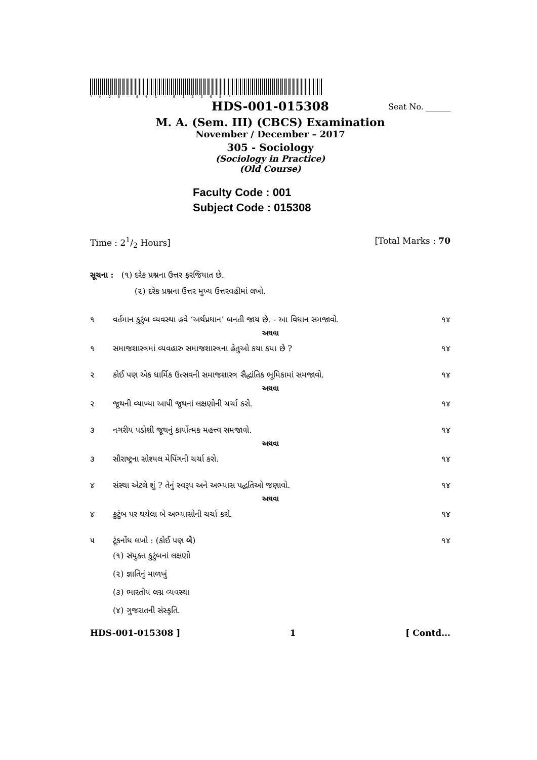*HDS-001-015308*
HDS-001-015308 Seat No. ______
M. A. (Sem. III) (CBCS) Examination
November / December – 2017
305 - Sociology
(Sociology in Practice)
(Old Course)
Faculty Code : 001
Subject Code : 015308
Time : 21/2 Hours] [Total Marks : 70
સૂચના : (૧) દરેક પ્રશ્નના ઉત્તર ફરજિયાત છે.
(૨) દરેક પ્રશ્નના ઉત્તર મુખ્ય ઉત્તરવહીમાં લખો.
૧ વર્તમાન કુટુંબ વ્યવસ્થા હવે ‘અર્થપ્રધાન’ બનતી જાય છે. - આ વિધાન સમજાવો. ૧૪
અથવા
૧ સમાજશાસ્ત્રમાં વ્યવહારુ સમાજશાસ્ત્રના હેતુઓ કયા કયા છે ? ૧૪
૨ કોઈ પણ એક ધાર્મિક ઉત્સવની સમાજશાસ્ત્ર સૈદ્ધાંતિક ભૂમિકામાં સમજાવો. ૧૪
અથવા
૨ જૂથની વ્યાખ્યા આપી જૂથનાં લક્ષણોની ચર્ચા કરો. ૧૪
૩ નગરીય પડોશી જૂથનું કાર્યોત્મક મહત્ત્વ સમજાવો. ૧૪
અથવા
૩ સૌરાષ્ટ્રના સોશ્યલ મેપિંગની ચર્ચા કરો. ૧૪
૪ સંસ્થા એટલે શું ? તેનું સ્વરૂપ અને અભ્યાસ પદ્ધતિઓ જણાવો. ૧૪
અથવા
૪ કુટુંબ પર થયેલા બે અભ્યાસોની ચર્ચા કરો. ૧૪
૫ ટૂંકનોંધ લખો : (કોઈ પણ બે) ૧૪
(૧) સંયુક્ત કુટુંબનાં લક્ષણો
(૨) જ્ઞાતિનું માળખું
(૩) ભારતીય લગ્ન વ્યવસ્થા
(૪) ગુજરાતની સંસ્કૃતિ.
HDS-001-015308 ] 1 [ Contd...